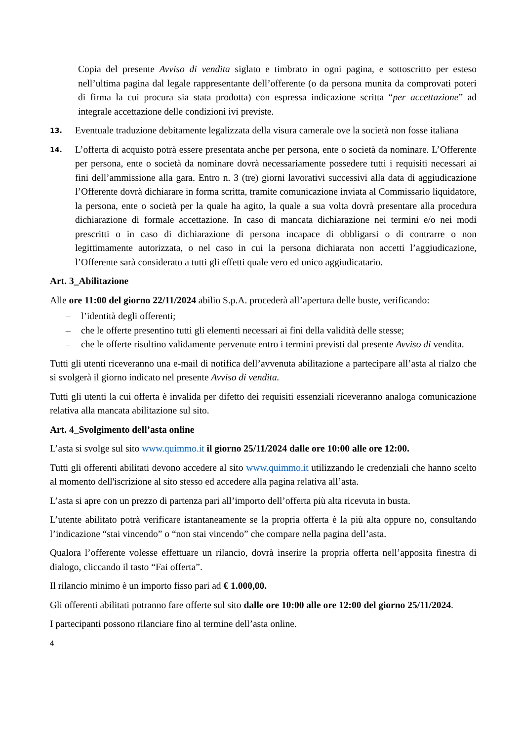Copia del presente Avviso di vendita siglato e timbrato in ogni pagina, e sottoscritto per esteso nell’ultima pagina dal legale rappresentante dell’offerente (o da persona munita da comprovati poteri di firma la cui procura sia stata prodotta) con espressa indicazione scritta “per accettazione” ad integrale accettazione delle condizioni ivi previste.
13.
Eventuale traduzione debitamente legalizzata della visura camerale ove la società non fosse italiana
14.
L’offerta di acquisto potrà essere presentata anche per persona, ente o società da nominare. L’Offerente per persona, ente o società da nominare dovrà necessariamente possedere tutti i requisiti necessari ai fini dell’ammissione alla gara. Entro n. 3 (tre) giorni lavorativi successivi alla data di aggiudicazione l’Offerente dovrà dichiarare in forma scritta, tramite comunicazione inviata al Commissario liquidatore, la persona, ente o società per la quale ha agito, la quale a sua volta dovrà presentare alla procedura dichiarazione di formale accettazione. In caso di mancata dichiarazione nei termini e/o nei modi prescritti o in caso di dichiarazione di persona incapace di obbligarsi o di contrarre o non legittimamente autorizzata, o nel caso in cui la persona dichiarata non accetti l’aggiudicazione, l’Offerente sarà considerato a tutti gli effetti quale vero ed unico aggiudicatario.
Art. 3_Abilitazione
Alle ore 11:00 del giorno 22/11/2024 abilio S.p.A. procederà all’apertura delle buste, verificando:
– l’identità degli offerenti;
– che le offerte presentino tutti gli elementi necessari ai fini della validità delle stesse;
– che le offerte risultino validamente pervenute entro i termini previsti dal presente Avviso di vendita.
Tutti gli utenti riceveranno una e-mail di notifica dell’avvenuta abilitazione a partecipare all’asta al rialzo che si svolgerà il giorno indicato nel presente Avviso di vendita.
Tutti gli utenti la cui offerta è invalida per difetto dei requisiti essenziali riceveranno analoga comunicazione relativa alla mancata abilitazione sul sito.
Art. 4_Svolgimento dell’asta online
L’asta si svolge sul sito www.quimmo.it il giorno 25/11/2024 dalle ore 10:00 alle ore 12:00.
Tutti gli offerenti abilitati devono accedere al sito www.quimmo.it utilizzando le credenziali che hanno scelto al momento dell'iscrizione al sito stesso ed accedere alla pagina relativa all’asta.
L’asta si apre con un prezzo di partenza pari all’importo dell’offerta più alta ricevuta in busta.
L’utente abilitato potrà verificare istantaneamente se la propria offerta è la più alta oppure no, consultando l’indicazione “stai vincendo” o “non stai vincendo” che compare nella pagina dell’asta.
Qualora l’offerente volesse effettuare un rilancio, dovrà inserire la propria offerta nell’apposita finestra di dialogo, cliccando il tasto “Fai offerta”.
Il rilancio minimo è un importo fisso pari ad € 1.000,00.
Gli offerenti abilitati potranno fare offerte sul sito dalle ore 10:00 alle ore 12:00 del giorno 25/11/2024.
I partecipanti possono rilanciare fino al termine dell’asta online.
4